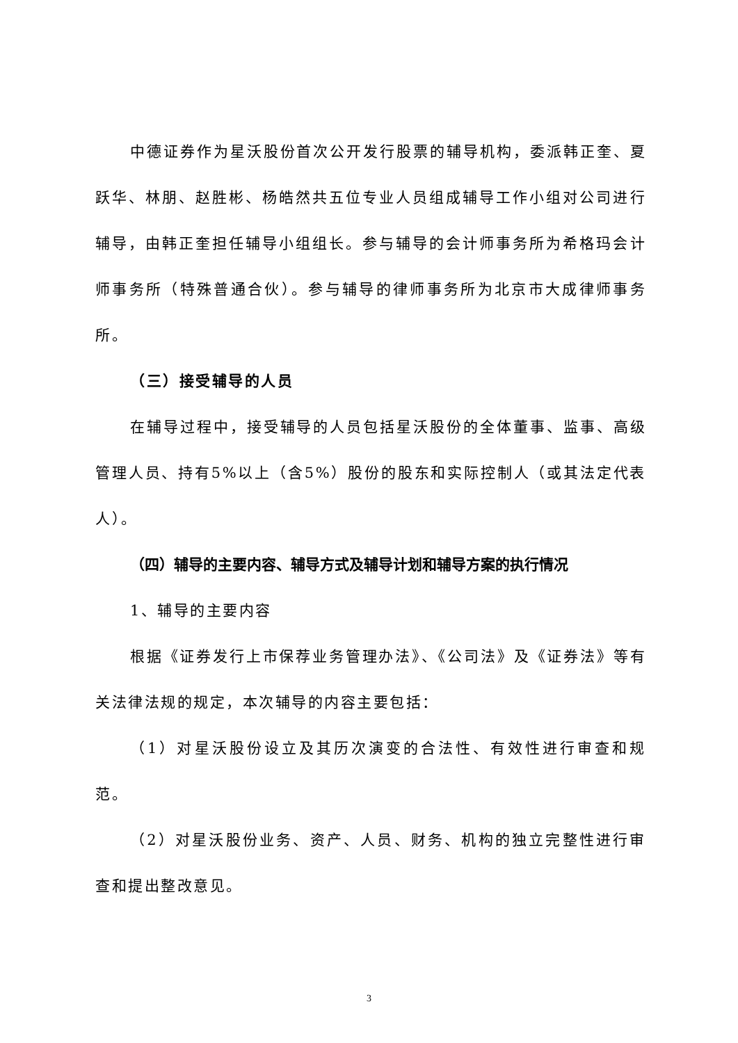中德证券作为星沃股份首次公开发行股票的辅导机构，委派韩正奎、夏跃华、林朋、赵胜彬、杨皓然共五位专业人员组成辅导工作小组对公司进行辅导，由韩正奎担任辅导小组组长。参与辅导的会计师事务所为希格玛会计师事务所（特殊普通合伙）。参与辅导的律师事务所为北京市大成律师事务所。
（三）接受辅导的人员
在辅导过程中，接受辅导的人员包括星沃股份的全体董事、监事、高级管理人员、持有5%以上（含5%）股份的股东和实际控制人（或其法定代表人）。
（四）辅导的主要内容、辅导方式及辅导计划和辅导方案的执行情况
1、辅导的主要内容
根据《证券发行上市保荐业务管理办法》、《公司法》及《证券法》等有关法律法规的规定，本次辅导的内容主要包括：
（1）对星沃股份设立及其历次演变的合法性、有效性进行审查和规范。
（2）对星沃股份业务、资产、人员、财务、机构的独立完整性进行审查和提出整改意见。
3